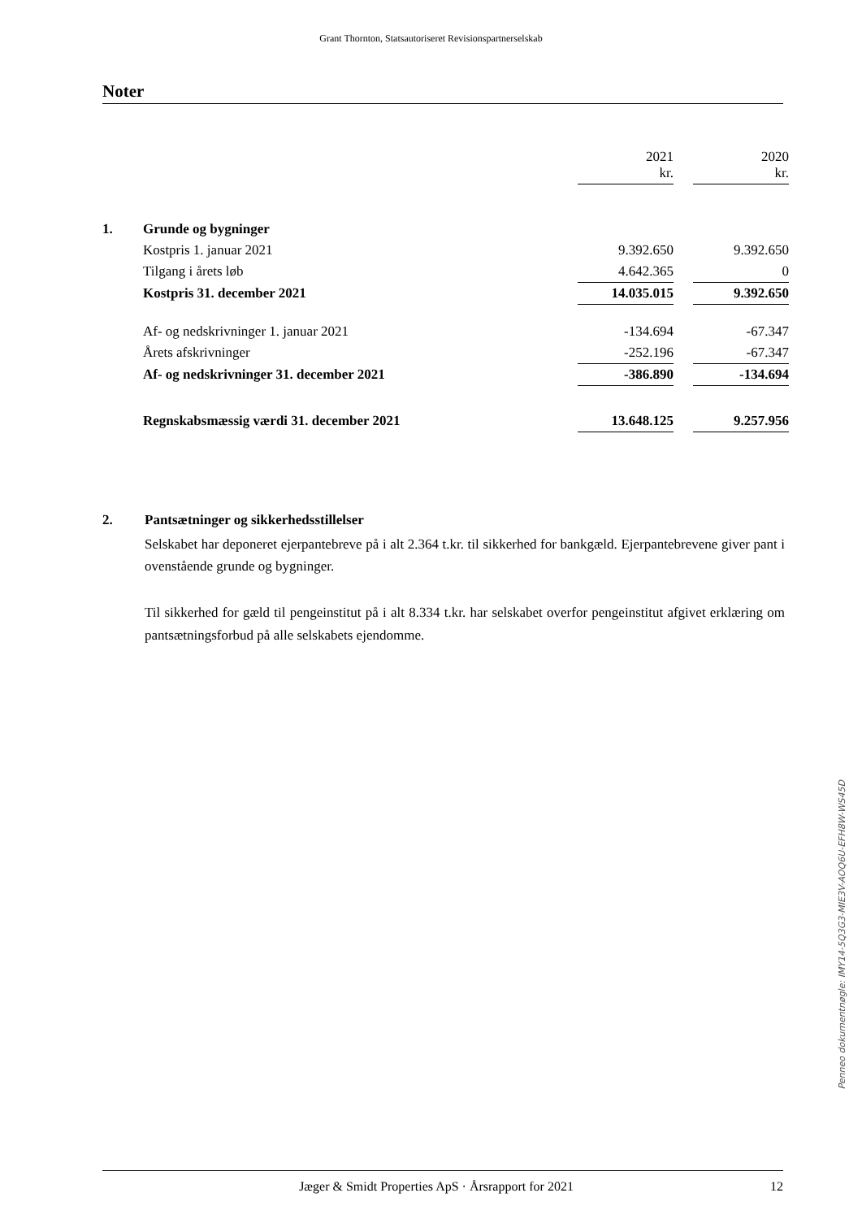Grant Thornton, Statsautoriseret Revisionspartnerselskab
Noter
| | | 2021 kr. | | 2020 kr. |
| 1. | Grunde og bygninger | | | |
| | Kostpris 1. januar 2021 | 9.392.650 | | 9.392.650 |
| | Tilgang i årets løb | 4.642.365 | | 0 |
| | Kostpris 31. december 2021 | 14.035.015 | | 9.392.650 |
| | Af- og nedskrivninger 1. januar 2021 | -134.694 | | -67.347 |
| | Årets afskrivninger | -252.196 | | -67.347 |
| | Af- og nedskrivninger 31. december 2021 | -386.890 | | -134.694 |
| | Regnskabsmæssig værdi 31. december 2021 | 13.648.125 | | 9.257.956 |
2. Pantsætninger og sikkerhedsstillelser
Selskabet har deponeret ejerpantebreve på i alt 2.364 t.kr. til sikkerhed for bankgæld. Ejerpante­brevene giver pant i ovenstående grunde og bygninger.
Til sikkerhed for gæld til pengeinstitut på i alt 8.334 t.kr. har selskabet overfor pengeinstitut afgivet erklæring om pantsætningsforbud på alle selskabets ejendomme.
Penneo dokumentnøgle: IMY14-5Q3G3-MIE3V-AOQ6U-EFH8W-WS45D
Jæger & Smidt Properties ApS · Årsrapport for 2021 12